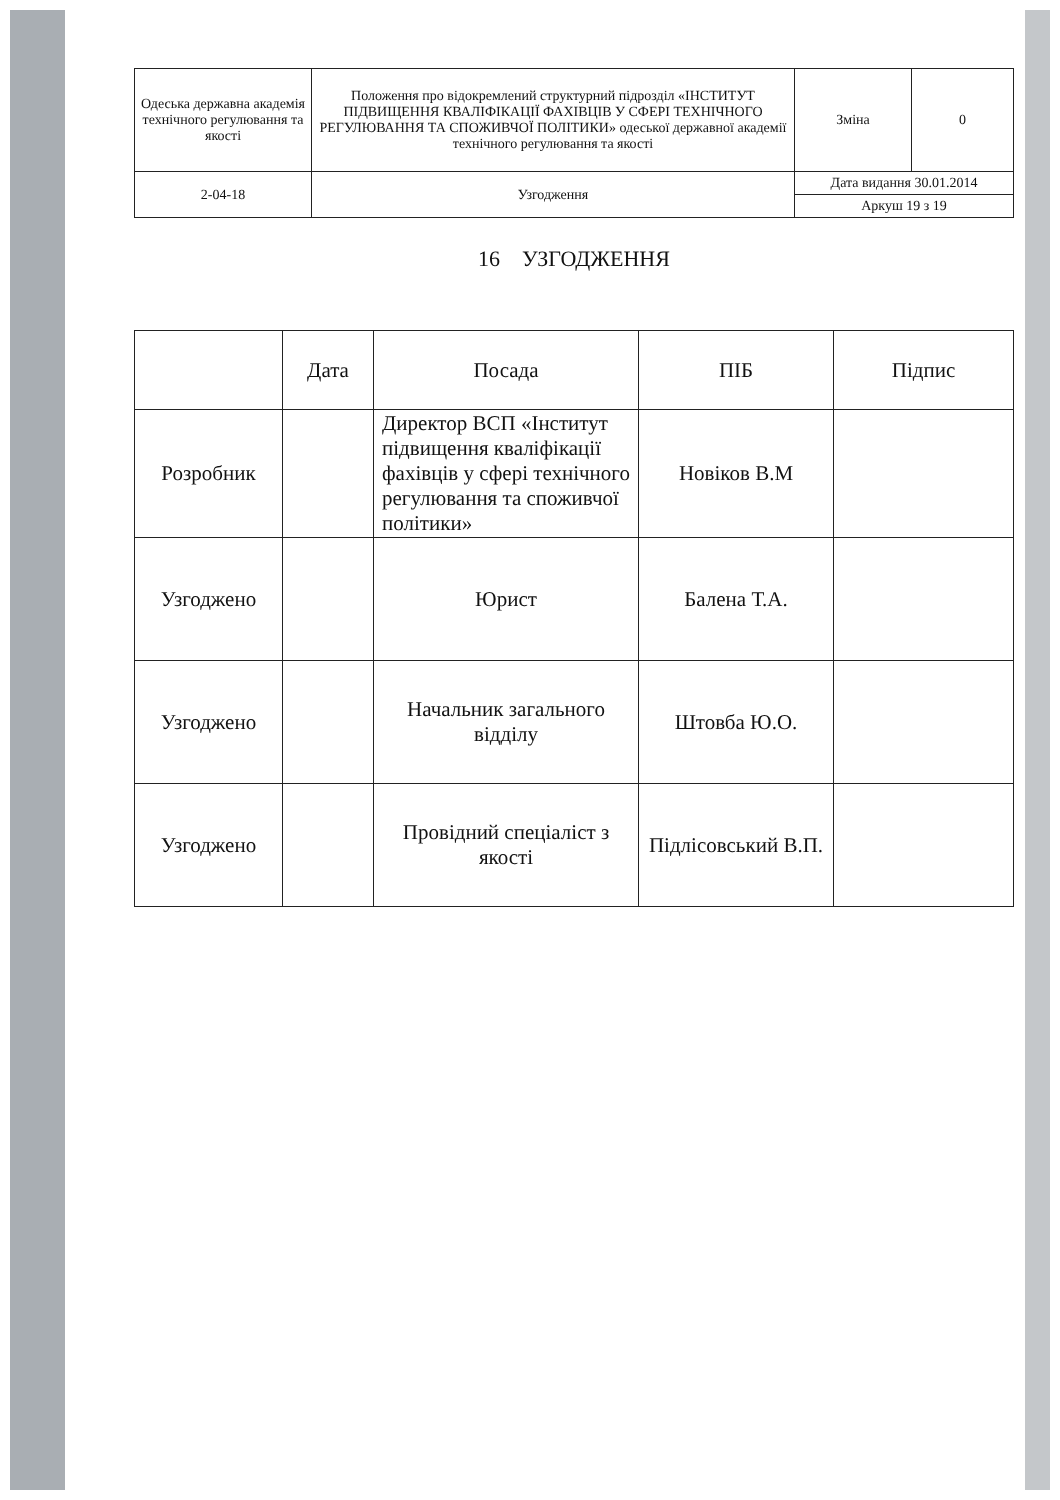| Одеська державна академія технічного регулювання та якості | Положення про відокремлений структурний підрозділ «ІНСТИТУТ ПІДВИЩЕННЯ КВАЛІФІКАЦІЇ ФАХІВЦІВ У СФЕРІ ТЕХНІЧНОГО РЕГУЛЮВАННЯ ТА СПОЖИВЧОЇ ПОЛІТИКИ» одеської державної академії технічного регулювання та якості | Зміна | 0 |
| 2-04-18 | Узгодження | Дата видання 30.01.2014 | |
| | | Аркуш 19 з 19 | |
16 УЗГОДЖЕННЯ
| | Дата | Посада | ПІБ | Підпис |
| --- | --- | --- | --- | --- |
| Розробник | | Директор ВСП «Інститут підвищення кваліфікації фахівців у сфері технічного регулювання та споживчої політики» | Новіков В.М | |
| Узгоджено | | Юрист | Балена Т.А. | |
| Узгоджено | | Начальник загального відділу | Штовба Ю.О. | |
| Узгоджено | | Провідний спеціаліст з якості | Підлісовський В.П. | |